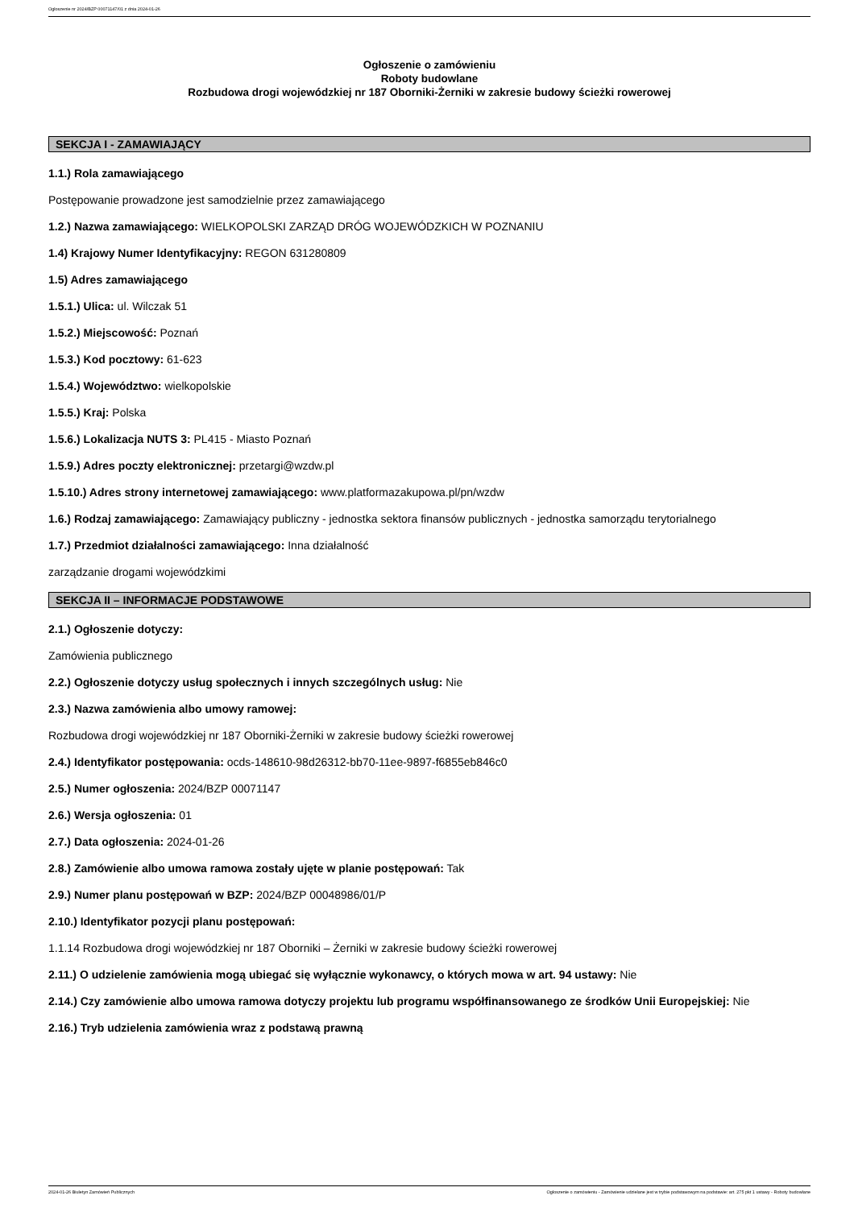Ogłoszenie nr 2024/BZP 00071147/01 z dnia 2024-01-26
Ogłoszenie o zamówieniu
Roboty budowlane
Rozbudowa drogi wojewódzkiej nr 187 Oborniki-Żerniki w zakresie budowy ścieżki rowerowej
SEKCJA I - ZAMAWIAJĄCY
1.1.) Rola zamawiającego
Postępowanie prowadzone jest samodzielnie przez zamawiającego
1.2.) Nazwa zamawiającego: WIELKOPOLSKI ZARZĄD DRÓG WOJEWÓDZKICH W POZNANIU
1.4) Krajowy Numer Identyfikacyjny: REGON 631280809
1.5) Adres zamawiającego
1.5.1.) Ulica: ul. Wilczak 51
1.5.2.) Miejscowość: Poznań
1.5.3.) Kod pocztowy: 61-623
1.5.4.) Województwo: wielkopolskie
1.5.5.) Kraj: Polska
1.5.6.) Lokalizacja NUTS 3: PL415 - Miasto Poznań
1.5.9.) Adres poczty elektronicznej: przetargi@wzdw.pl
1.5.10.) Adres strony internetowej zamawiającego: www.platformazakupowa.pl/pn/wzdw
1.6.) Rodzaj zamawiającego: Zamawiający publiczny - jednostka sektora finansów publicznych - jednostka samorządu terytorialnego
1.7.) Przedmiot działalności zamawiającego: Inna działalność
zarządzanie drogami wojewódzkimi
SEKCJA II – INFORMACJE PODSTAWOWE
2.1.) Ogłoszenie dotyczy:
Zamówienia publicznego
2.2.) Ogłoszenie dotyczy usług społecznych i innych szczególnych usług: Nie
2.3.) Nazwa zamówienia albo umowy ramowej:
Rozbudowa drogi wojewódzkiej nr 187 Oborniki-Żerniki w zakresie budowy ścieżki rowerowej
2.4.) Identyfikator postępowania: ocds-148610-98d26312-bb70-11ee-9897-f6855eb846c0
2.5.) Numer ogłoszenia: 2024/BZP 00071147
2.6.) Wersja ogłoszenia: 01
2.7.) Data ogłoszenia: 2024-01-26
2.8.) Zamówienie albo umowa ramowa zostały ujęte w planie postępowań: Tak
2.9.) Numer planu postępowań w BZP: 2024/BZP 00048986/01/P
2.10.) Identyfikator pozycji planu postępowań:
1.1.14 Rozbudowa drogi wojewódzkiej nr 187 Oborniki – Żerniki w zakresie budowy ścieżki rowerowej
2.11.) O udzielenie zamówienia mogą ubiegać się wyłącznie wykonawcy, o których mowa w art. 94 ustawy: Nie
2.14.) Czy zamówienie albo umowa ramowa dotyczy projektu lub programu współfinansowanego ze środków Unii Europejskiej: Nie
2.16.) Tryb udzielenia zamówienia wraz z podstawą prawną
2024-01-26 Biuletyn Zamówień Publicznych Ogłoszenie o zamówieniu - Zamówienie udzielane jest w trybie podstawowym na podstawie: art. 275 pkt 1 ustawy - Roboty budowlane